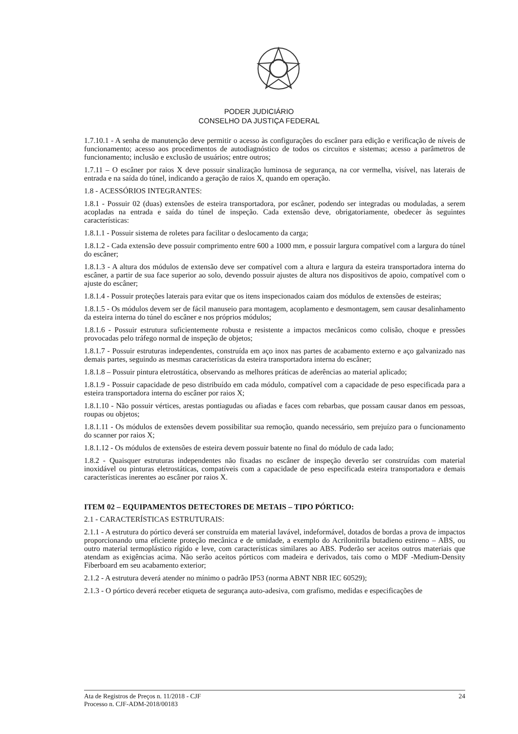PODER JUDICIÁRIO
CONSELHO DA JUSTIÇA FEDERAL
1.7.10.1 - A senha de manutenção deve permitir o acesso às configurações do escâner para edição e verificação de níveis de funcionamento; acesso aos procedimentos de autodiagnóstico de todos os circuitos e sistemas; acesso a parâmetros de funcionamento; inclusão e exclusão de usuários; entre outros;
1.7.11 – O escâner por raios X deve possuir sinalização luminosa de segurança, na cor vermelha, visível, nas laterais de entrada e na saída do túnel, indicando a geração de raios X, quando em operação.
1.8 - ACESSÓRIOS INTEGRANTES:
1.8.1 - Possuir 02 (duas) extensões de esteira transportadora, por escâner, podendo ser integradas ou moduladas, a serem acopladas na entrada e saída do túnel de inspeção. Cada extensão deve, obrigatoriamente, obedecer às seguintes características:
1.8.1.1 - Possuir sistema de roletes para facilitar o deslocamento da carga;
1.8.1.2 - Cada extensão deve possuir comprimento entre 600 a 1000 mm, e possuir largura compatível com a largura do túnel do escâner;
1.8.1.3 - A altura dos módulos de extensão deve ser compatível com a altura e largura da esteira transportadora interna do escâner, a partir de sua face superior ao solo, devendo possuir ajustes de altura nos dispositivos de apoio, compatível com o ajuste do escâner;
1.8.1.4 - Possuir proteções laterais para evitar que os itens inspecionados caiam dos módulos de extensões de esteiras;
1.8.1.5 - Os módulos devem ser de fácil manuseio para montagem, acoplamento e desmontagem, sem causar desalinhamento da esteira interna do túnel do escâner e nos próprios módulos;
1.8.1.6 - Possuir estrutura suficientemente robusta e resistente a impactos mecânicos como colisão, choque e pressões provocadas pelo tráfego normal de inspeção de objetos;
1.8.1.7 - Possuir estruturas independentes, construída em aço inox nas partes de acabamento externo e aço galvanizado nas demais partes, seguindo as mesmas características da esteira transportadora interna do escâner;
1.8.1.8 – Possuir pintura eletrostática, observando as melhores práticas de aderências ao material aplicado;
1.8.1.9 - Possuir capacidade de peso distribuído em cada módulo, compatível com a capacidade de peso especificada para a esteira transportadora interna do escâner por raios X;
1.8.1.10 - Não possuir vértices, arestas pontiagudas ou afiadas e faces com rebarbas, que possam causar danos em pessoas, roupas ou objetos;
1.8.1.11 - Os módulos de extensões devem possibilitar sua remoção, quando necessário, sem prejuízo para o funcionamento do scanner por raios X;
1.8.1.12 - Os módulos de extensões de esteira devem possuir batente no final do módulo de cada lado;
1.8.2 - Quaisquer estruturas independentes não fixadas no escâner de inspeção deverão ser construídas com material inoxidável ou pinturas eletrostáticas, compatíveis com a capacidade de peso especificada esteira transportadora e demais características inerentes ao escâner por raios X.
ITEM 02 – EQUIPAMENTOS DETECTORES DE METAIS – TIPO PÓRTICO:
2.1 - CARACTERÍSTICAS ESTRUTURAIS:
2.1.1 - A estrutura do pórtico deverá ser construída em material lavável, indeformável, dotados de bordas a prova de impactos proporcionando uma eficiente proteção mecânica e de umidade, a exemplo do Acrilonitrila butadieno estireno – ABS, ou outro material termoplástico rígido e leve, com características similares ao ABS. Poderão ser aceitos outros materiais que atendam as exigências acima. Não serão aceitos pórticos com madeira e derivados, tais como o MDF -Medium-Density Fiberboard em seu acabamento exterior;
2.1.2 - A estrutura deverá atender no mínimo o padrão IP53 (norma ABNT NBR IEC 60529);
2.1.3 - O pórtico deverá receber etiqueta de segurança auto-adesiva, com grafismo, medidas e especificações de
Ata de Registros de Preços n. 11/2018 - CJF
Processo n. CJF-ADM-2018/00183
24